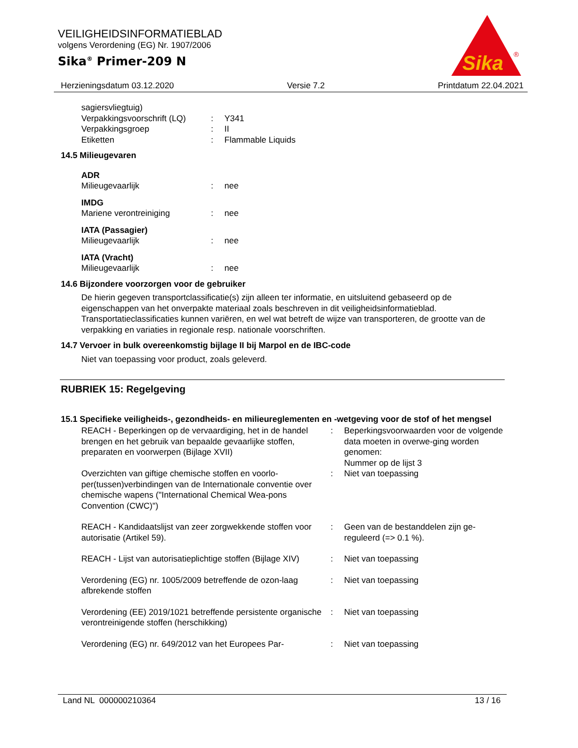VEILIGHEIDSINFORMATIEBLAD
volgens Verordening (EG) Nr. 1907/2006
Sika<sup>®</sup> Primer-209 N
Sika
®
Herzieningsdatum 03.12.2020 Versie 7.2 Printdatum 22.04.2021
| sagiersvliegtuig) | | |
| Verpakkingsvoorschrift (LQ) | : | Y341 |
| Verpakkingsgroep | : | II |
| Etiketten | : | Flammable Liquids |
14.5 Milieugevaren
| ADR | | |
| Milieugevaarlijk | : | nee |
| IMDG | | |
| Mariene verontreiniging | : | nee |
| IATA (Passagier) | | |
| Milieugevaarlijk | : | nee |
| IATA (Vracht) | | |
| Milieugevaarlijk | : | nee |
14.6 Bijzondere voorzorgen voor de gebruiker
De hierin gegeven transportclassificatie(s) zijn alleen ter informatie, en uitsluitend gebaseerd op de eigenschappen van het onverpakte materiaal zoals beschreven in dit veiligheidsinformatieblad. Transportatieclassificaties kunnen variëren, en wel wat betreft de wijze van transporteren, de grootte van de verpakking en variaties in regionale resp. nationale voorschriften.
14.7 Vervoer in bulk overeenkomstig bijlage II bij Marpol en de IBC-code
Niet van toepassing voor product, zoals geleverd.
RUBRIEK 15: Regelgeving
15.1 Specifieke veiligheids-, gezondheids- en milieureglementen en -wetgeving voor de stof of het mengsel
| REACH - Beperkingen op de vervaardiging, het in de handel brengen en het gebruik van bepaalde gevaarlijke stoffen, preparaten en voorwerpen (Bijlage XVII) | : | Beperkingsvoorwaarden voor de volgende data moeten in overwe-ging worden genomen: Nummer op de lijst 3 |
| Overzichten van giftige chemische stoffen en voorlo-per(tussen)verbindingen van de Internationale conventie over chemische wapens ("International Chemical Wea-pons Convention (CWC)") | : | Niet van toepassing |
| REACH - Kandidaatslijst van zeer zorgwekkende stoffen voor autorisatie (Artikel 59). | : | Geen van de bestanddelen zijn ge-reguleerd (=> 0.1 %). |
| REACH - Lijst van autorisatieplichtige stoffen (Bijlage XIV) | : | Niet van toepassing |
| Verordening (EG) nr. 1005/2009 betreffende de ozon-laag afbrekende stoffen | : | Niet van toepassing |
| Verordening (EE) 2019/1021 betreffende persistente organische verontreinigende stoffen (herschikking) | : | Niet van toepassing |
| Verordening (EG) nr. 649/2012 van het Europees Par- | : | Niet van toepassing |
Land NL 000000210364 13 / 16